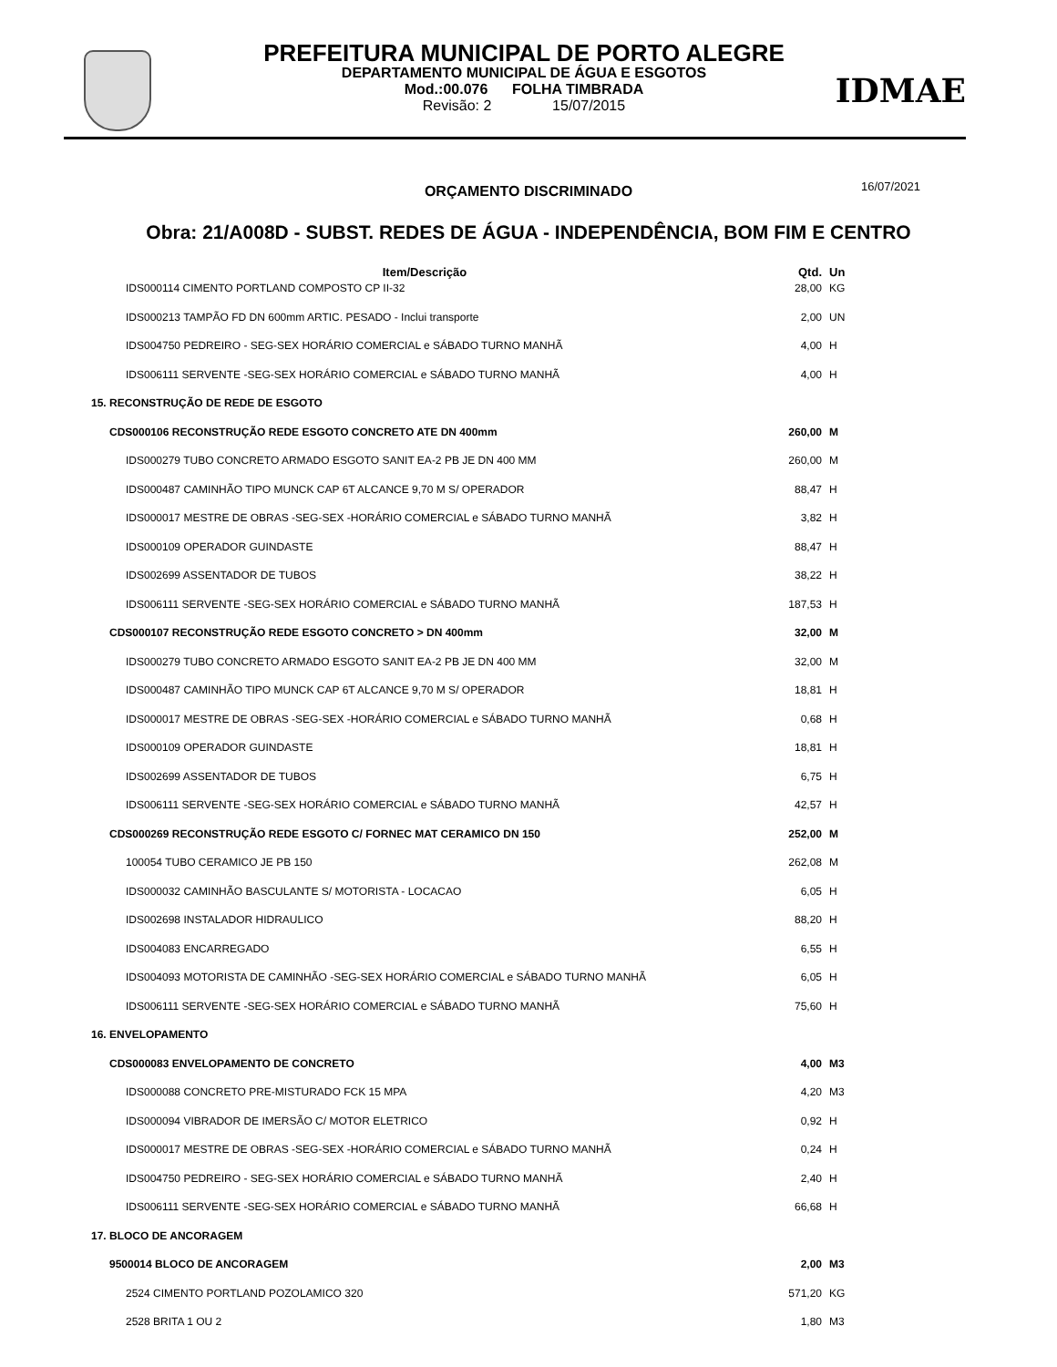IDMAE
PREFEITURA MUNICIPAL DE PORTO ALEGRE
DEPARTAMENTO MUNICIPAL DE ÁGUA E ESGOTOS
Mod.:00.076 FOLHA TIMBRADA
Revisão: 2 15/07/2015
ORÇAMENTO DISCRIMINADO 16/07/2021
Obra: 21/A008D - SUBST. REDES DE ÁGUA - INDEPENDÊNCIA, BOM FIM E CENTRO
| Item/Descrição | Qtd. | Un |
| --- | --- | --- |
| IDS000114 CIMENTO PORTLAND COMPOSTO CP II-32 | 28,00 | KG |
| IDS000213 TAMPÃO FD DN 600mm ARTIC. PESADO - Inclui transporte | 2,00 | UN |
| IDS004750 PEDREIRO - SEG-SEX HORÁRIO COMERCIAL e SÁBADO TURNO MANHÃ | 4,00 | H |
| IDS006111 SERVENTE -SEG-SEX HORÁRIO COMERCIAL e SÁBADO TURNO MANHÃ | 4,00 | H |
| 15. RECONSTRUÇÃO DE REDE DE ESGOTO | | |
| CDS000106 RECONSTRUÇÃO REDE ESGOTO CONCRETO ATE DN 400mm | 260,00 | M |
| IDS000279 TUBO CONCRETO ARMADO ESGOTO SANIT EA-2 PB JE DN 400 MM | 260,00 | M |
| IDS000487 CAMINHÃO TIPO MUNCK CAP 6T ALCANCE 9,70 M S/ OPERADOR | 88,47 | H |
| IDS000017 MESTRE DE OBRAS -SEG-SEX -HORÁRIO COMERCIAL e SÁBADO TURNO MANHÃ | 3,82 | H |
| IDS000109 OPERADOR GUINDASTE | 88,47 | H |
| IDS002699 ASSENTADOR DE TUBOS | 38,22 | H |
| IDS006111 SERVENTE -SEG-SEX HORÁRIO COMERCIAL e SÁBADO TURNO MANHÃ | 187,53 | H |
| CDS000107 RECONSTRUÇÃO REDE ESGOTO CONCRETO > DN 400mm | 32,00 | M |
| IDS000279 TUBO CONCRETO ARMADO ESGOTO SANIT EA-2 PB JE DN 400 MM | 32,00 | M |
| IDS000487 CAMINHÃO TIPO MUNCK CAP 6T ALCANCE 9,70 M S/ OPERADOR | 18,81 | H |
| IDS000017 MESTRE DE OBRAS -SEG-SEX -HORÁRIO COMERCIAL e SÁBADO TURNO MANHÃ | 0,68 | H |
| IDS000109 OPERADOR GUINDASTE | 18,81 | H |
| IDS002699 ASSENTADOR DE TUBOS | 6,75 | H |
| IDS006111 SERVENTE -SEG-SEX HORÁRIO COMERCIAL e SÁBADO TURNO MANHÃ | 42,57 | H |
| CDS000269 RECONSTRUÇÃO REDE ESGOTO C/ FORNEC MAT CERAMICO DN 150 | 252,00 | M |
| 100054 TUBO CERAMICO JE PB 150 | 262,08 | M |
| IDS000032 CAMINHÃO BASCULANTE S/ MOTORISTA - LOCACAO | 6,05 | H |
| IDS002698 INSTALADOR HIDRAULICO | 88,20 | H |
| IDS004083 ENCARREGADO | 6,55 | H |
| IDS004093 MOTORISTA DE CAMINHÃO -SEG-SEX HORÁRIO COMERCIAL e SÁBADO TURNO MANHÃ | 6,05 | H |
| IDS006111 SERVENTE -SEG-SEX HORÁRIO COMERCIAL e SÁBADO TURNO MANHÃ | 75,60 | H |
| 16. ENVELOPAMENTO | | |
| CDS000083 ENVELOPAMENTO DE CONCRETO | 4,00 | M3 |
| IDS000088 CONCRETO PRE-MISTURADO FCK 15 MPA | 4,20 | M3 |
| IDS000094 VIBRADOR DE IMERSÃO C/ MOTOR ELETRICO | 0,92 | H |
| IDS000017 MESTRE DE OBRAS -SEG-SEX -HORÁRIO COMERCIAL e SÁBADO TURNO MANHÃ | 0,24 | H |
| IDS004750 PEDREIRO - SEG-SEX HORÁRIO COMERCIAL e SÁBADO TURNO MANHÃ | 2,40 | H |
| IDS006111 SERVENTE -SEG-SEX HORÁRIO COMERCIAL e SÁBADO TURNO MANHÃ | 66,68 | H |
| 17. BLOCO DE ANCORAGEM | | |
| 9500014 BLOCO DE ANCORAGEM | 2,00 | M3 |
| 2524 CIMENTO PORTLAND POZOLAMICO 320 | 571,20 | KG |
| 2528 BRITA 1 OU 2 | 1,80 | M3 |